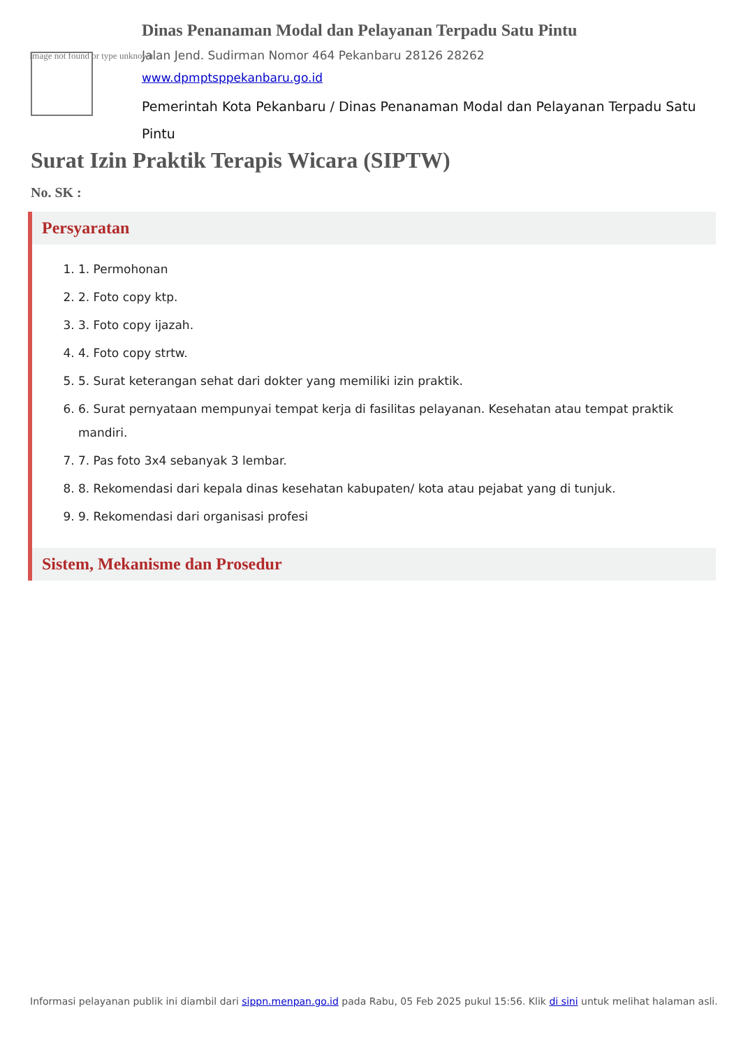Image not found or type unknown
Dinas Penanaman Modal dan Pelayanan Terpadu Satu Pintu
Jalan Jend. Sudirman Nomor 464 Pekanbaru 28126 28262
www.dpmptsppekanbaru.go.id
Pemerintah Kota Pekanbaru / Dinas Penanaman Modal dan Pelayanan Terpadu Satu Pintu
Surat Izin Praktik Terapis Wicara (SIPTW)
No. SK :
Persyaratan
1. 1. Permohonan
2. 2. Foto copy ktp.
3. 3. Foto copy ijazah.
4. 4. Foto copy strtw.
5. 5. Surat keterangan sehat dari dokter yang memiliki izin praktik.
6. 6. Surat pernyataan mempunyai tempat kerja di fasilitas pelayanan. Kesehatan atau tempat praktik mandiri.
7. 7. Pas foto 3x4 sebanyak 3 lembar.
8. 8. Rekomendasi dari kepala dinas kesehatan kabupaten/ kota atau pejabat yang di tunjuk.
9. 9. Rekomendasi dari organisasi profesi
Sistem, Mekanisme dan Prosedur
Informasi pelayanan publik ini diambil dari sippn.menpan.go.id pada Rabu, 05 Feb 2025 pukul 15:56. Klik di sini untuk melihat halaman asli.